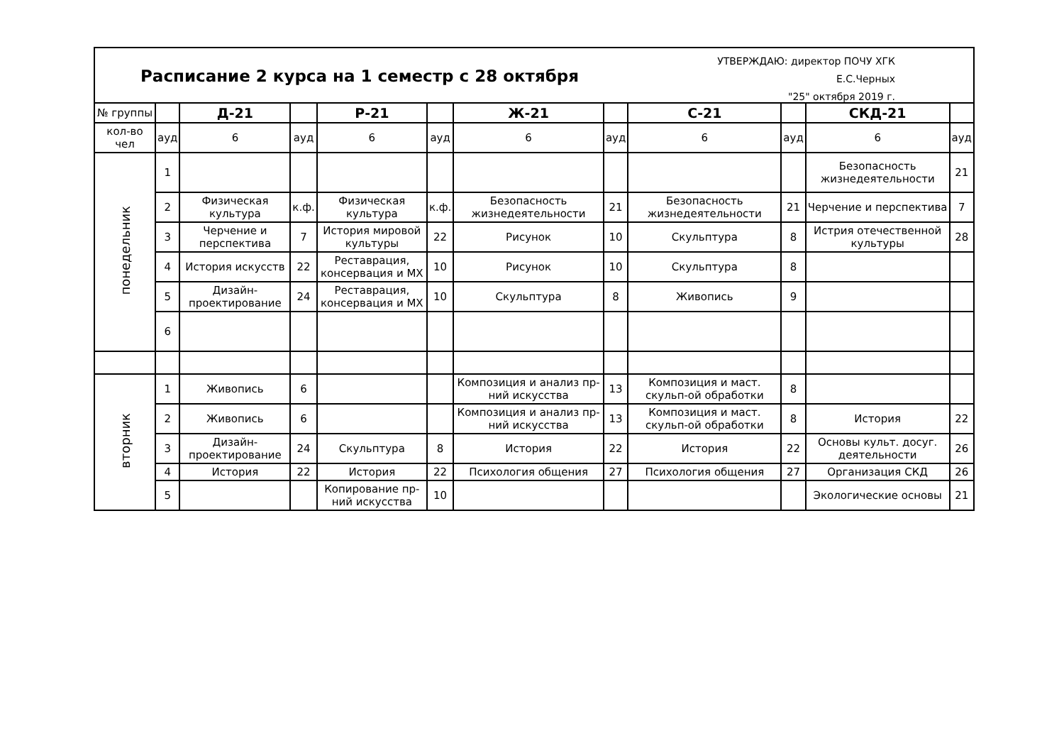Расписание 2 курса на 1 семестр с 28 октября
УТВЕРЖДАЮ: директор ПОЧУ ХГК
Е.С.Черных
"25" октября 2019 г.
| № группы | | Д-21 | | Р-21 | | Ж-21 | | С-21 | | СКД-21 | |
| кол-во чел | ауд | 6 | ауд | 6 | ауд | 6 | ауд | 6 | ауд | 6 | ауд |
| понедельник | 1 | | | | | | | | | Безопасность жизнедеятельности | 21 |
| | 2 | Физическая культура | к.ф. | Физическая культура | к.ф. | Безопасность жизнедеятельности | 21 | Безопасность жизнедеятельности | 21 | Черчение и перспектива | 7 |
| | 3 | Черчение и перспектива | 7 | История мировой культуры | 22 | Рисунок | 10 | Скульптура | 8 | Истрия отечественной культуры | 28 |
| | 4 | История искусств | 22 | Реставрация, консервация и МХ | 10 | Рисунок | 10 | Скульптура | 8 | | |
| | 5 | Дизайн-проектирование | 24 | Реставрация, консервация и МХ | 10 | Скульптура | 8 | Живопись | 9 | | |
| | 6 | | | | | | | | | | |
| вторник | 1 | Живопись | 6 | | | Композиция и анализ пр-ний искусства | 13 | Композиция и маст. скульп-ой обработки | 8 | | |
| | 2 | Живопись | 6 | | | Композиция и анализ пр-ний искусства | 13 | Композиция и маст. скульп-ой обработки | 8 | История | 22 |
| | 3 | Дизайн-проектирование | 24 | Скульптура | 8 | История | 22 | История | 22 | Основы культ. досуг. деятельности | 26 |
| | 4 | История | 22 | История | 22 | Психология общения | 27 | Психология общения | 27 | Организация СКД | 26 |
| | 5 | | | Копирование пр-ний искусства | 10 | | | | | Экологические основы | 21 |